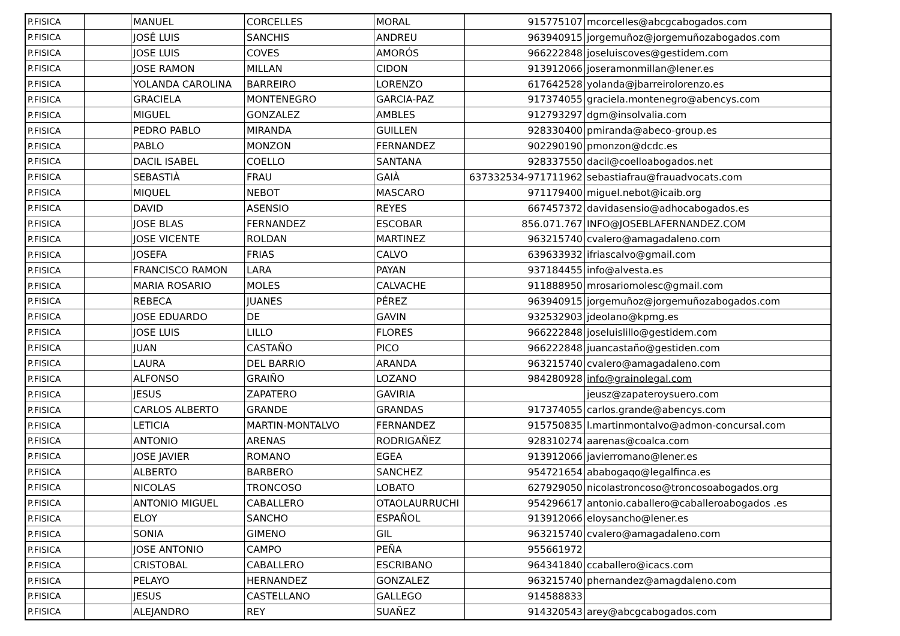| P.FISICA | | MANUEL | CORCELLES | MORAL | 915775107 | mcorcelles@abcgcabogados.com |
| P.FISICA | | JOSÉ LUIS | SANCHIS | ANDREU | 963940915 | jorgemuñoz@jorgemuñozabogados.com |
| P.FISICA | | JOSE LUIS | COVES | AMORÓS | 966222848 | joseluiscoves@gestidem.com |
| P.FISICA | | JOSE RAMON | MILLAN | CIDON | 913912066 | joseramonmillan@lener.es |
| P.FISICA | | YOLANDA CAROLINA | BARREIRO | LORENZO | 617642528 | yolanda@jbarreirolorenzo.es |
| P.FISICA | | GRACIELA | MONTENEGRO | GARCIA-PAZ | 917374055 | graciela.montenegro@abencys.com |
| P.FISICA | | MIGUEL | GONZALEZ | AMBLES | 912793297 | dgm@insolvalia.com |
| P.FISICA | | PEDRO PABLO | MIRANDA | GUILLEN | 928330400 | pmiranda@abeco-group.es |
| P.FISICA | | PABLO | MONZON | FERNANDEZ | 902290190 | pmonzon@dcdc.es |
| P.FISICA | | DACIL ISABEL | COELLO | SANTANA | 928337550 | dacil@coelloabogados.net |
| P.FISICA | | SEBASTIÀ | FRAU | GAIÀ | 637332534-971711962 | sebastiafrau@frauadvocats.com |
| P.FISICA | | MIQUEL | NEBOT | MASCARO | 971179400 | miguel.nebot@icaib.org |
| P.FISICA | | DAVID | ASENSIO | REYES | 667457372 | davidasensio@adhocabogados.es |
| P.FISICA | | JOSE BLAS | FERNANDEZ | ESCOBAR | 856.071.767 | INFO@JOSEBLAFERNANDEZ.COM |
| P.FISICA | | JOSE VICENTE | ROLDAN | MARTINEZ | 963215740 | cvalero@amagadaleno.com |
| P.FISICA | | JOSEFA | FRIAS | CALVO | 639633932 | ifriascalvo@gmail.com |
| P.FISICA | | FRANCISCO RAMON | LARA | PAYAN | 937184455 | info@alvesta.es |
| P.FISICA | | MARIA ROSARIO | MOLES | CALVACHE | 911888950 | mrosariomolesc@gmail.com |
| P.FISICA | | REBECA | JUANES | PÉREZ | 963940915 | jorgemuñoz@jorgemuñozabogados.com |
| P.FISICA | | JOSE EDUARDO | DE | GAVIN | 932532903 | jdeolano@kpmg.es |
| P.FISICA | | JOSE LUIS | LILLO | FLORES | 966222848 | joseluislillo@gestidem.com |
| P.FISICA | | JUAN | CASTAÑO | PICO | 966222848 | juancastaño@gestiden.com |
| P.FISICA | | LAURA | DEL BARRIO | ARANDA | 963215740 | cvalero@amagadaleno.com |
| P.FISICA | | ALFONSO | GRAIÑO | LOZANO | 984280928 | info@grainolegal.com |
| P.FISICA | | JESUS | ZAPATERO | GAVIRIA | | jeusz@zapateroysuero.com |
| P.FISICA | | CARLOS ALBERTO | GRANDE | GRANDAS | 917374055 | carlos.grande@abencys.com |
| P.FISICA | | LETICIA | MARTIN-MONTALVO | FERNANDEZ | 915750835 | l.martinmontalvo@admon-concursal.com |
| P.FISICA | | ANTONIO | ARENAS | RODRIGAÑEZ | 928310274 | aarenas@coalca.com |
| P.FISICA | | JOSE JAVIER | ROMANO | EGEA | 913912066 | javierromano@lener.es |
| P.FISICA | | ALBERTO | BARBERO | SANCHEZ | 954721654 | ababogaqo@legalfinca.es |
| P.FISICA | | NICOLAS | TRONCOSO | LOBATO | 627929050 | nicolastroncoso@troncosoabogados.org |
| P.FISICA | | ANTONIO MIGUEL | CABALLERO | OTAOLAURRUCHI | 954296617 | antonio.caballero@caballeroabogados .es |
| P.FISICA | | ELOY | SANCHO | ESPAÑOL | 913912066 | eloysancho@lener.es |
| P.FISICA | | SONIA | GIMENO | GIL | 963215740 | cvalero@amagadaleno.com |
| P.FISICA | | JOSE ANTONIO | CAMPO | PEÑA | 955661972 | |
| P.FISICA | | CRISTOBAL | CABALLERO | ESCRIBANO | 964341840 | ccaballero@icacs.com |
| P.FISICA | | PELAYO | HERNANDEZ | GONZALEZ | 963215740 | phernandez@amagdaleno.com |
| P.FISICA | | JESUS | CASTELLANO | GALLEGO | 914588833 | |
| P.FISICA | | ALEJANDRO | REY | SUAÑEZ | 914320543 | arey@abcgcabogados.com |